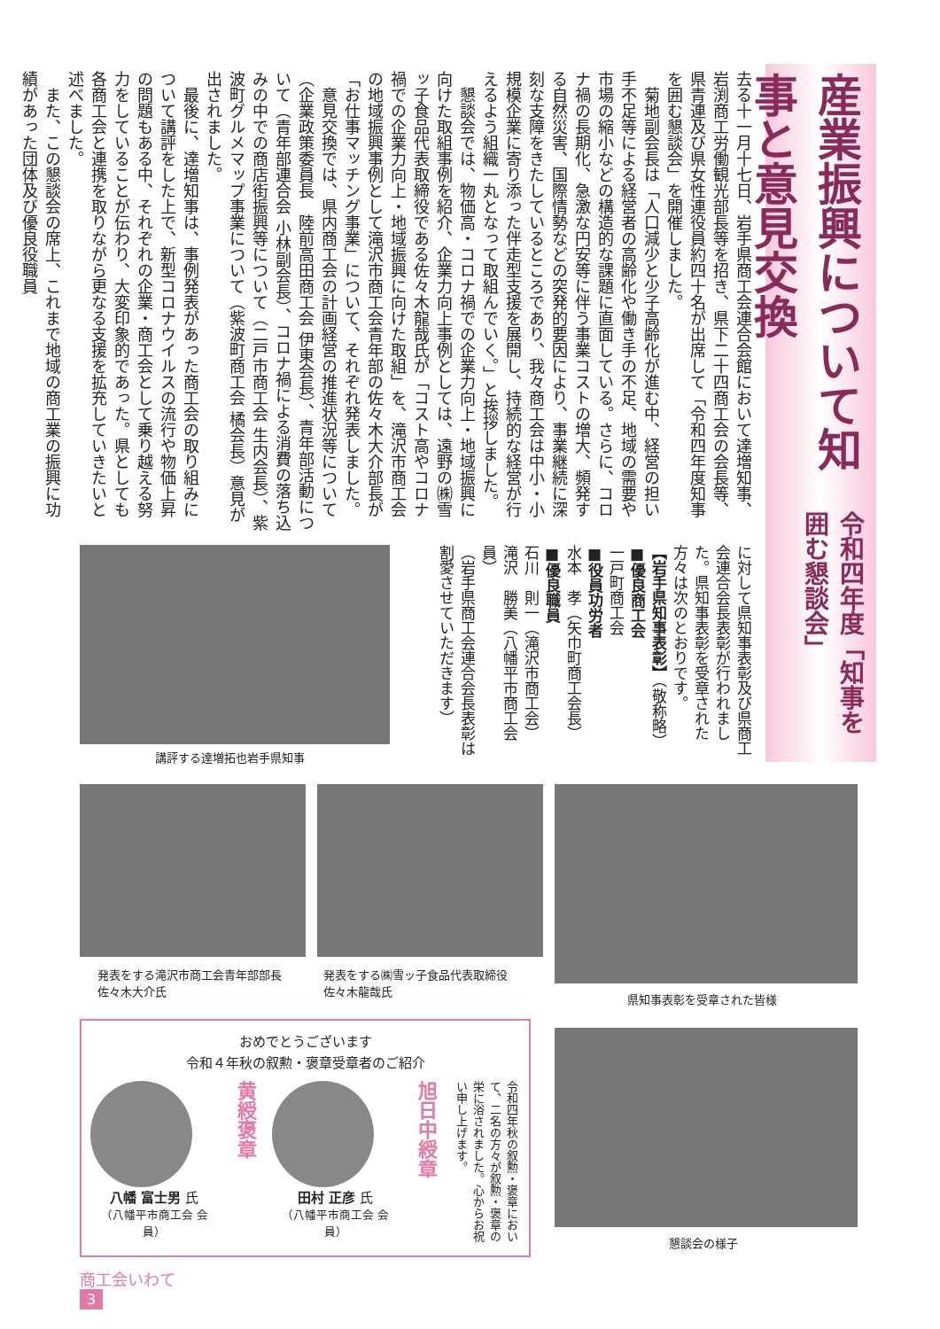令和四年度「知事を囲む懇談会」
産業振興について知事と意見交換
去る十一月十七日、岩手県商工会連合会館において達増知事、岩渕商工労働観光部長等を招き、県下二十四商工会の会長等、県青連及び県女性連役員約四十名が出席して「令和四年度知事を囲む懇談会」を開催しました。
　菊地副会長は「人口減少と少子高齢化が進む中、経営の担い手不足等による経営者の高齢化や働き手の不足、地域の需要や市場の縮小などの構造的な課題に直面している。さらに、コロナ禍の長期化、急激な円安等に伴う事業コストの増大、頻発する自然災害、国際情勢などの突発的要因により、事業継続に深刻な支障をきたしているところであり、我々商工会は中小・小規模企業に寄り添った伴走型支援を展開し、持続的な経営が行えるよう組織一丸となって取組んでいく。」と挨拶しました。
　懇談会では、物価高・コロナ禍での企業力向上・地域振興に向けた取組事例を紹介、企業力向上事例としては、遠野の㈱雪ッ子食品代表取締役である佐々木龍哉氏が「コスト高やコロナ禍での企業力向上・地域振興に向けた取組」を、滝沢市商工会の地域振興事例として滝沢市商工会青年部の佐々木大介部長が「お仕事マッチング事業」について、それぞれ発表しました。
　意見交換では、県内商工会の計画経営の推進状況等について（企業政策委員長　陸前高田商工会 伊東会長）、青年部活動について（青年部連合会 小林副会長）、コロナ禍による消費の落ち込みの中での商店街振興等について（二戸市商工会 生内会長）、紫波町グルメマップ事業について（紫波町商工会 橘会長）意見が出されました。
　最後に、達増知事は、事例発表があった商工会の取り組みについて講評をした上で、新型コロナウイルスの流行や物価上昇の問題もある中、それぞれの企業・商工会として乗り越える努力をしていることが伝わり、大変印象的であった。県としても各商工会と連携を取りながら更なる支援を拡充していきたいと述べました。
　また、この懇談会の席上、これまで地域の商工業の振興に功績があった団体及び優良役職員
に対して県知事表彰及び県商工会連合会長表彰が行われました。県知事表彰を受章された方々は次のとおりです。
【岩手県知事表彰】（敬称略）
■優良商工会
一戸町商工会
■役員功労者
水本　孝（矢巾町商工会長）
■優良職員
石川　則一（滝沢市商工会）
滝沢　勝美（八幡平市商工会員）
（岩手県商工会連合会長表彰は割愛させていただきます）
講評する達増拓也岩手県知事
発表をする滝沢市商工会青年部部長
佐々木大介氏
発表をする㈱雪ッ子食品代表取締役
佐々木龍哉氏
県知事表彰を受章された皆様
懇談会の様子
おめでとうございます
令和４年秋の叙勲・褒章受章者のご紹介
八幡 富士男 氏
（八幡平市商工会 会員）
黄綬褒章
田村 正彦 氏
（八幡平市商工会 会員）
旭日中綬章
令和四年秋の叙勲・褒章において、二名の方々が叙勲・褒章の栄に浴されました。心からお祝い申し上げます。
商工会いわて
3